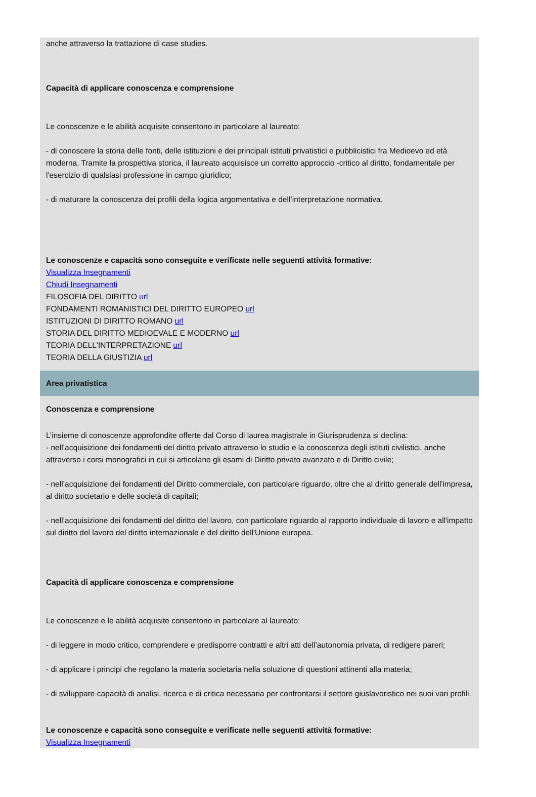anche attraverso la trattazione di case studies.
Capacità di applicare conoscenza e comprensione
Le conoscenze e le abilità acquisite consentono in particolare al laureato:
- di conoscere la storia delle fonti, delle istituzioni e dei principali istituti privatistici e pubblicistici fra Medioevo ed età moderna. Tramite la prospettiva storica, il laureato acquisisce un corretto approccio -critico al diritto, fondamentale per l'esercizio di qualsiasi professione in campo giuridico;
- di maturare la conoscenza dei profili della logica argomentativa e dell’interpretazione normativa.
Le conoscenze e capacità sono conseguite e verificate nelle seguenti attività formative:
Visualizza Insegnamenti
Chiudi Insegnamenti
FILOSOFIA DEL DIRITTO url
FONDAMENTI ROMANISTICI DEL DIRITTO EUROPEO url
ISTITUZIONI DI DIRITTO ROMANO url
STORIA DEL DIRITTO MEDIOEVALE E MODERNO url
TEORIA DELL'INTERPRETAZIONE url
TEORIA DELLA GIUSTIZIA url
Area privatistica
Conoscenza e comprensione
L’insieme di conoscenze approfondite offerte dal Corso di laurea magistrale in Giurisprudenza si declina:
- nell’acquisizione dei fondamenti del diritto privato attraverso lo studio e la conoscenza degli istituti civilistici, anche attraverso i corsi monografici in cui si articolano gli esami di Diritto privato avanzato e di Diritto civile;
- nell’acquisizione dei fondamenti del Diritto commerciale, con particolare riguardo, oltre che al diritto generale dell'impresa, al diritto societario e delle società di capitali;
- nell’acquisizione dei fondamenti del diritto del lavoro, con particolare riguardo al rapporto individuale di lavoro e all'impatto sul diritto del lavoro del diritto internazionale e del diritto dell'Unione europea.
Capacità di applicare conoscenza e comprensione
Le conoscenze e le abilità acquisite consentono in particolare al laureato:
- di leggere in modo critico, comprendere e predisporre contratti e altri atti dell’autonomia privata, di redigere pareri;
- di applicare i principi che regolano la materia societaria nella soluzione di questioni attinenti alla materia;
- di sviluppare capacità di analisi, ricerca e di critica necessaria per confrontarsi il settore giuslavoristico nei suoi vari profili.
Le conoscenze e capacità sono conseguite e verificate nelle seguenti attività formative:
Visualizza Insegnamenti